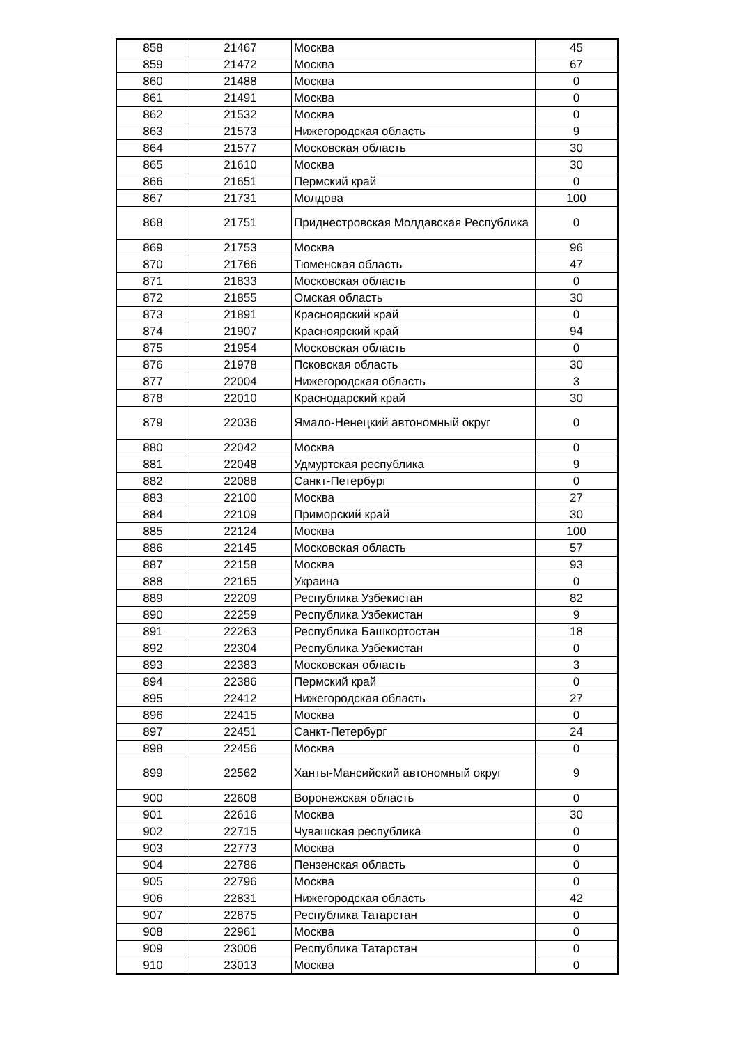| 858 | 21467 | Москва | 45 |
| 859 | 21472 | Москва | 67 |
| 860 | 21488 | Москва | 0 |
| 861 | 21491 | Москва | 0 |
| 862 | 21532 | Москва | 0 |
| 863 | 21573 | Нижегородская область | 9 |
| 864 | 21577 | Московская область | 30 |
| 865 | 21610 | Москва | 30 |
| 866 | 21651 | Пермский край | 0 |
| 867 | 21731 | Молдова | 100 |
| 868 | 21751 | Приднестровская Молдавская Республика | 0 |
| 869 | 21753 | Москва | 96 |
| 870 | 21766 | Тюменская область | 47 |
| 871 | 21833 | Московская область | 0 |
| 872 | 21855 | Омская область | 30 |
| 873 | 21891 | Красноярский край | 0 |
| 874 | 21907 | Красноярский край | 94 |
| 875 | 21954 | Московская область | 0 |
| 876 | 21978 | Псковская область | 30 |
| 877 | 22004 | Нижегородская область | 3 |
| 878 | 22010 | Краснодарский край | 30 |
| 879 | 22036 | Ямало-Ненецкий автономный округ | 0 |
| 880 | 22042 | Москва | 0 |
| 881 | 22048 | Удмуртская республика | 9 |
| 882 | 22088 | Санкт-Петербург | 0 |
| 883 | 22100 | Москва | 27 |
| 884 | 22109 | Приморский край | 30 |
| 885 | 22124 | Москва | 100 |
| 886 | 22145 | Московская область | 57 |
| 887 | 22158 | Москва | 93 |
| 888 | 22165 | Украина | 0 |
| 889 | 22209 | Республика Узбекистан | 82 |
| 890 | 22259 | Республика Узбекистан | 9 |
| 891 | 22263 | Республика Башкортостан | 18 |
| 892 | 22304 | Республика Узбекистан | 0 |
| 893 | 22383 | Московская область | 3 |
| 894 | 22386 | Пермский край | 0 |
| 895 | 22412 | Нижегородская область | 27 |
| 896 | 22415 | Москва | 0 |
| 897 | 22451 | Санкт-Петербург | 24 |
| 898 | 22456 | Москва | 0 |
| 899 | 22562 | Ханты-Мансийский автономный округ | 9 |
| 900 | 22608 | Воронежская область | 0 |
| 901 | 22616 | Москва | 30 |
| 902 | 22715 | Чувашская республика | 0 |
| 903 | 22773 | Москва | 0 |
| 904 | 22786 | Пензенская область | 0 |
| 905 | 22796 | Москва | 0 |
| 906 | 22831 | Нижегородская область | 42 |
| 907 | 22875 | Республика Татарстан | 0 |
| 908 | 22961 | Москва | 0 |
| 909 | 23006 | Республика Татарстан | 0 |
| 910 | 23013 | Москва | 0 |